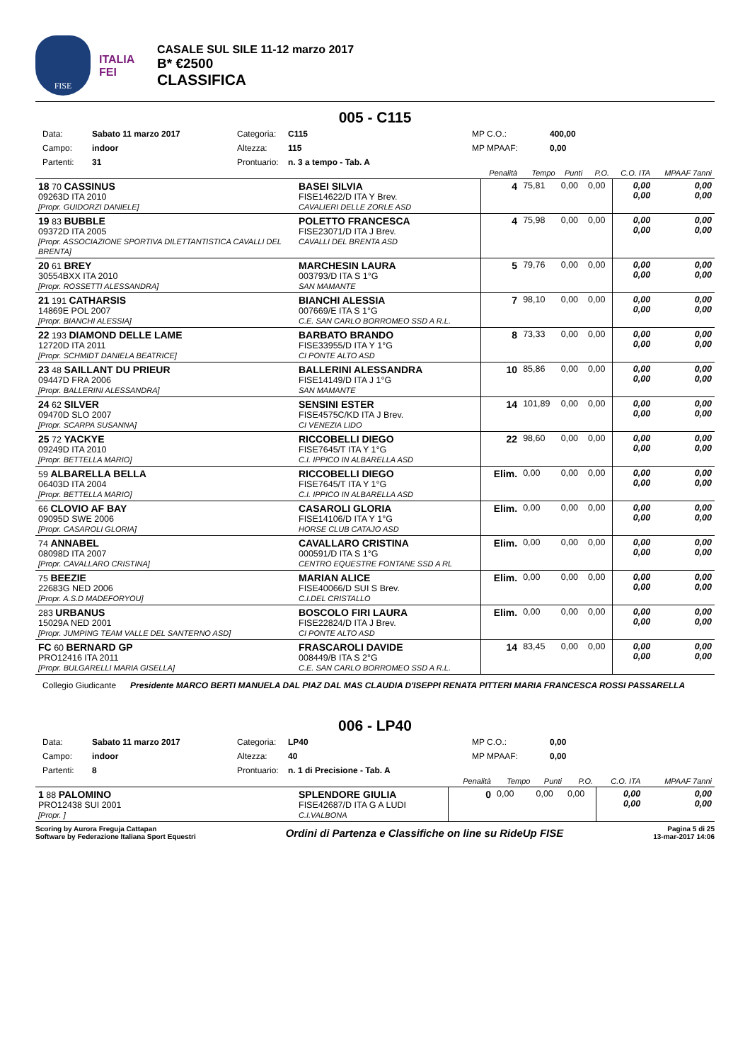FISE
ITALIA
FEI
CASALE SUL SILE 11-12 marzo 2017
B* €2500
CLASSIFICA
005 - C115
Data: Sabato 11 marzo 2017 Categoria: C115 MP C.O.: 400,00 Campo: indoor Altezza: 115 MP MPAAF: 0,00 Partenti: 31 Prontuario: n. 3 a tempo - Tab. A
| | | Penalità | Tempo | Punti | P.O. | C.O. ITA | MPAAF 7anni |
| --- | --- | --- | --- | --- | --- | --- | --- |
| 18 70 CASSINUS 09263D ITA 2010 [Propr. GUIDORZI DANIELE] | BASEI SILVIA FISE14622/D ITA Y Brev. CAVALIERI DELLE ZORLE ASD | 4 | 75,81 | 0,00 | 0,00 | 0,00 0,00 | 0,00 0,00 |
| 19 83 BUBBLE 09372D ITA 2005 [Propr. ASSOCIAZIONE SPORTIVA DILETTANTISTICA CAVALLI DEL BRENTA] | POLETTO FRANCESCA FISE23071/D ITA J Brev. CAVALLI DEL BRENTA ASD | 4 | 75,98 | 0,00 | 0,00 | 0,00 0,00 | 0,00 0,00 |
| 20 61 BREY 30554BXX ITA 2010 [Propr. ROSSETTI ALESSANDRA] | MARCHESIN LAURA 003793/D ITA S 1°G SAN MAMANTE | 5 | 79,76 | 0,00 | 0,00 | 0,00 0,00 | 0,00 0,00 |
| 21 191 CATHARSIS 14869E POL 2007 [Propr. BIANCHI ALESSIA] | BIANCHI ALESSIA 007669/E ITA S 1°G C.E. SAN CARLO BORROMEO SSD A R.L. | 7 | 98,10 | 0,00 | 0,00 | 0,00 0,00 | 0,00 0,00 |
| 22 193 DIAMOND DELLE LAME 12720D ITA 2011 [Propr. SCHMIDT DANIELA BEATRICE] | BARBATO BRANDO FISE33955/D ITA Y 1°G CI PONTE ALTO ASD | 8 | 73,33 | 0,00 | 0,00 | 0,00 0,00 | 0,00 0,00 |
| 23 48 SAILLANT DU PRIEUR 09447D FRA 2006 [Propr. BALLERINI ALESSANDRA] | BALLERINI ALESSANDRA FISE14149/D ITA J 1°G SAN MAMANTE | 10 | 85,86 | 0,00 | 0,00 | 0,00 0,00 | 0,00 0,00 |
| 24 62 SILVER 09470D SLO 2007 [Propr. SCARPA SUSANNA] | SENSINI ESTER FISE4575C/KD ITA J Brev. CI VENEZIA LIDO | 14 | 101,89 | 0,00 | 0,00 | 0,00 0,00 | 0,00 0,00 |
| 25 72 YACKYE 09249D ITA 2010 [Propr. BETTELLA MARIO] | RICCOBELLI DIEGO FISE7645/T ITA Y 1°G C.I. IPPICO IN ALBARELLA ASD | 22 | 98,60 | 0,00 | 0,00 | 0,00 0,00 | 0,00 0,00 |
| 59 ALBARELLA BELLA 06403D ITA 2004 [Propr. BETTELLA MARIO] | RICCOBELLI DIEGO FISE7645/T ITA Y 1°G C.I. IPPICO IN ALBARELLA ASD | Elim. | 0,00 | 0,00 | 0,00 | 0,00 0,00 | 0,00 0,00 |
| 66 CLOVIO AF BAY 09095D SWE 2006 [Propr. CASAROLI GLORIA] | CASAROLI GLORIA FISE14106/D ITA Y 1°G HORSE CLUB CATAJO ASD | Elim. | 0,00 | 0,00 | 0,00 | 0,00 0,00 | 0,00 0,00 |
| 74 ANNABEL 08098D ITA 2007 [Propr. CAVALLARO CRISTINA] | CAVALLARO CRISTINA 000591/D ITA S 1°G CENTRO EQUESTRE FONTANE SSD A RL | Elim. | 0,00 | 0,00 | 0,00 | 0,00 0,00 | 0,00 0,00 |
| 75 BEEZIE 22683G NED 2006 [Propr. A.S.D MADEFORYOU] | MARIAN ALICE FISE40066/D SUI S Brev. C.I.DEL CRISTALLO | Elim. | 0,00 | 0,00 | 0,00 | 0,00 0,00 | 0,00 0,00 |
| 283 URBANUS 15029A NED 2001 [Propr. JUMPING TEAM VALLE DEL SANTERNO ASD] | BOSCOLO FIRI LAURA FISE22824/D ITA J Brev. CI PONTE ALTO ASD | Elim. | 0,00 | 0,00 | 0,00 | 0,00 0,00 | 0,00 0,00 |
| FC 60 BERNARD GP PRO12416 ITA 2011 [Propr. BULGARELLI MARIA GISELLA] | FRASCAROLI DAVIDE 008449/B ITA S 2°G C.E. SAN CARLO BORROMEO SSD A R.L. | 14 | 83,45 | 0,00 | 0,00 | 0,00 0,00 | 0,00 0,00 |
Collegio Giudicante Presidente MARCO BERTI MANUELA DAL PIAZ DAL MAS CLAUDIA D'ISEPPI RENATA PITTERI MARIA FRANCESCA ROSSI PASSARELLA
006 - LP40
Data: Sabato 11 marzo 2017 Categoria: LP40 MP C.O.: 0,00 Campo: indoor Altezza: 40 MP MPAAF: 0,00 Partenti: 8 Prontuario: n. 1 di Precisione - Tab. A
| | | Penalità | Tempo | Punti | P.O. | C.O. ITA | MPAAF 7anni |
| --- | --- | --- | --- | --- | --- | --- | --- |
| 1 88 PALOMINO PRO12438 SUI 2001 [Propr. ] | SPLENDORE GIULIA FISE42687/D ITA G A LUDI C.I.VALBONA | 0 | 0,00 | 0,00 | 0,00 | 0,00 0,00 | 0,00 0,00 |
Scoring by Aurora Freguja Cattapan
Software by Federazione Italiana Sport Equestri
Ordini di Partenza e Classifiche on line su RideUp FISE
Pagina 5 di 25
13-mar-2017 14:06